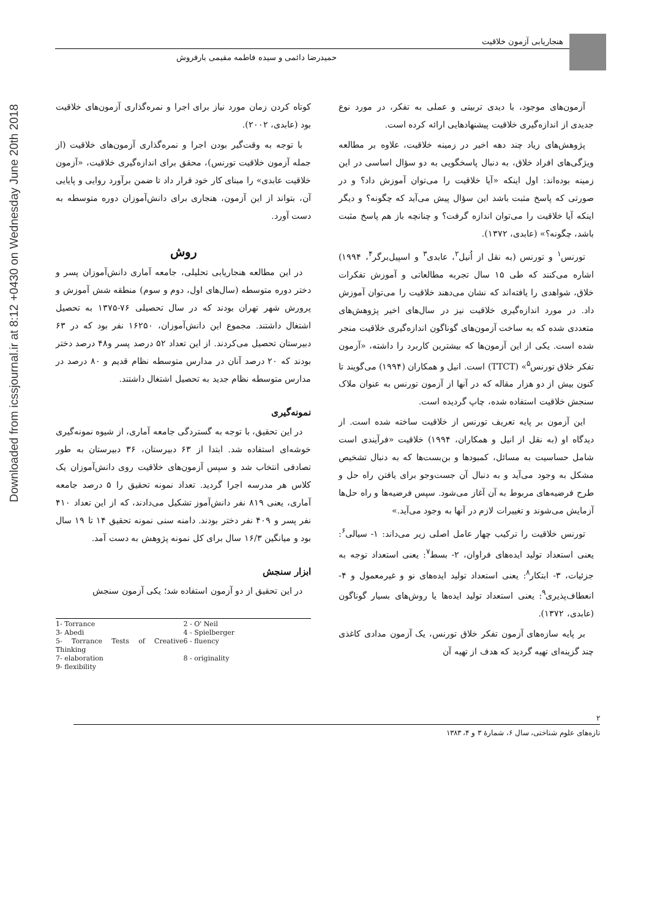Downloaded from icssjournal.ir at 8:12 +0430 on Wednesday June 20th 2018
هنجاریابی آزمون خلاقیت
حمیدرضا دائمی و سیده فاطمه مقیمی بارفروش
آزمون‌های موجود، با دیدی تربیتی و عملی به تفکر، در مورد نوع جدیدی از اندازه‌گیری خلاقیت پیشنهادهایی ارائه کرده است.
پژوهش‌های زیاد چند دهه اخیر در زمینه خلاقیت، علاوه بر مطالعه ویژگی‌های افراد خلاق، به دنبال پاسخگویی به دو سؤال اساسی در این زمینه بوده‌اند: اول اینکه «آیا خلاقیت را می‌توان آموزش داد؟ و در صورتی که پاسخ مثبت باشد این سؤال پیش می‌آید که چگونه؟ و دیگر اینکه آیا خلاقیت را می‌توان اندازه گرفت؟ و چنانچه باز هم پاسخ مثبت باشد، چگونه؟» (عابدی، ۱۳۷۲).
تورنس<sup>۱</sup> و تورنس (به نقل از اُنیل<sup>۲</sup>، عابدی<sup>۳</sup> و اسپیل‌برگر<sup>۴</sup>، ۱۹۹۴) اشاره می‌کنند که طی ۱۵ سال تجربه مطالعاتی و آموزش تفکرات خلاق، شواهدی را یافته‌اند که نشان می‌دهند خلاقیت را می‌توان آموزش داد. در مورد اندازه‌گیری خلاقیت نیز در سال‌های اخیر پژوهش‌های متعددی شده که به ساخت آزمون‌های گوناگون اندازه‌گیری خلاقیت منجر شده است. یکی از این آزمون‌ها که بیشترین کاربرد را داشته، «آزمون تفکر خلاق تورنس<sup>۵</sup>» (TTCT) است. انیل و همکاران (۱۹۹۴) می‌گویند تا کنون بیش از دو هزار مقاله که در آنها از آزمون تورنس به عنوان ملاک سنجش خلاقیت استفاده شده، چاپ گردیده است.
این آزمون بر پایه تعریف تورنس از خلاقیت ساخته شده است. از دیدگاه او (به نقل از انیل و همکاران، ۱۹۹۴) خلاقیت «فرآیندی است شامل حساسیت به مسائل، کمبودها و بن‌بست‌ها که به دنبال تشخیص مشکل به وجود می‌آید و به دنبال آن جست‌وجو برای یافتن راه حل و طرح فرضیه‌های مربوط به آن آغاز می‌شود. سپس فرضیه‌ها و راه حل‌ها آزمایش می‌شوند و تغییرات لازم در آنها به وجود می‌آید.»
تورنس خلاقیت را ترکیب چهار عامل اصلی زیر می‌داند: ۱- سیالی<sup>۶</sup>: یعنی استعداد تولید ایده‌های فراوان، ۲- بسط<sup>۷</sup>: یعنی استعداد توجه به جزئیات، ۳- ابتکار<sup>۸</sup>: یعنی استعداد تولید ایده‌های نو و غیرمعمول و ۴-انعطاف‌پذیری<sup>۹</sup>: یعنی استعداد تولید ایده‌ها یا روش‌های بسیار گوناگون (عابدی، ۱۳۷۲).
بر پایه سازه‌های آزمون تفکر خلاق تورنس، یک آزمون مدادی کاغذی چند گزینه‌ای تهیه گردید که هدف از تهیه آن
کوتاه کردن زمان مورد نیاز برای اجرا و نمره‌گذاری آزمون‌های خلاقیت بود (عابدی، ۲۰۰۲).
با توجه به وقت‌گیر بودن اجرا و نمره‌گذاری آزمون‌های خلاقیت (از جمله آزمون خلاقیت تورنس)، محقق برای اندازه‌گیری خلاقیت، «آزمون خلاقیت عابدی» را مبنای کار خود قرار داد تا ضمن برآورد روایی و پایایی آن، بتواند از این آزمون، هنجاری برای دانش‌آموزان دوره متوسطه به دست آورد.
روش
در این مطالعه هنجاریابی تحلیلی، جامعه آماری دانش‌آموزان پسر و دختر دوره متوسطه (سال‌های اول، دوم و سوم) منطقه شش آموزش و پرورش شهر تهران بودند که در سال تحصیلی ۷۶-۱۳۷۵ به تحصیل اشتغال داشتند. مجموع این دانش‌آموزان، ۱۶۲۵۰ نفر بود که در ۶۳ دبیرستان تحصیل می‌کردند. از این تعداد ۵۲ درصد پسر و۴۸ درصد دختر بودند که ۲۰ درصد آنان در مدارس متوسطه نظام قدیم و ۸۰ درصد در مدارس متوسطه نظام جدید به تحصیل اشتغال داشتند.
نمونه‌گیری
در این تحقیق، با توجه به گستردگی جامعه آماری، از شیوه نمونه‌گیری خوشه‌ای استفاده شد. ابتدا از ۶۳ دبیرستان، ۳۶ دبیرستان به طور تصادفی انتخاب شد و سپس آزمون‌های خلاقیت روی دانش‌آموزان یک کلاس هر مدرسه اجرا گردید. تعداد نمونه تحقیق را ۵ درصد جامعه آماری، یعنی ۸۱۹ نفر دانش‌آموز تشکیل می‌دادند، که از این تعداد ۴۱۰ نفر پسر و ۴۰۹ نفر دختر بودند. دامنه سنی نمونه تحقیق ۱۴ تا ۱۹ سال بود و میانگین ۱۶/۳ سال برای کل نمونه پژوهش به دست آمد.
ابزار سنجش
در این تحقیق از دو آزمون استفاده شد؛ یکی آزمون سنجش
1- Torrance
2 - O' Neil
3- Abedi
4 - Spielberger
5- Torrance Tests of Creative Thinking
6 - fluency
7- elaboration
8 - originality
9- flexibility
۲
تازه‌های علوم شناختی، سال ۶، شمارهٔ ۳ و ۴، ۱۳۸۳